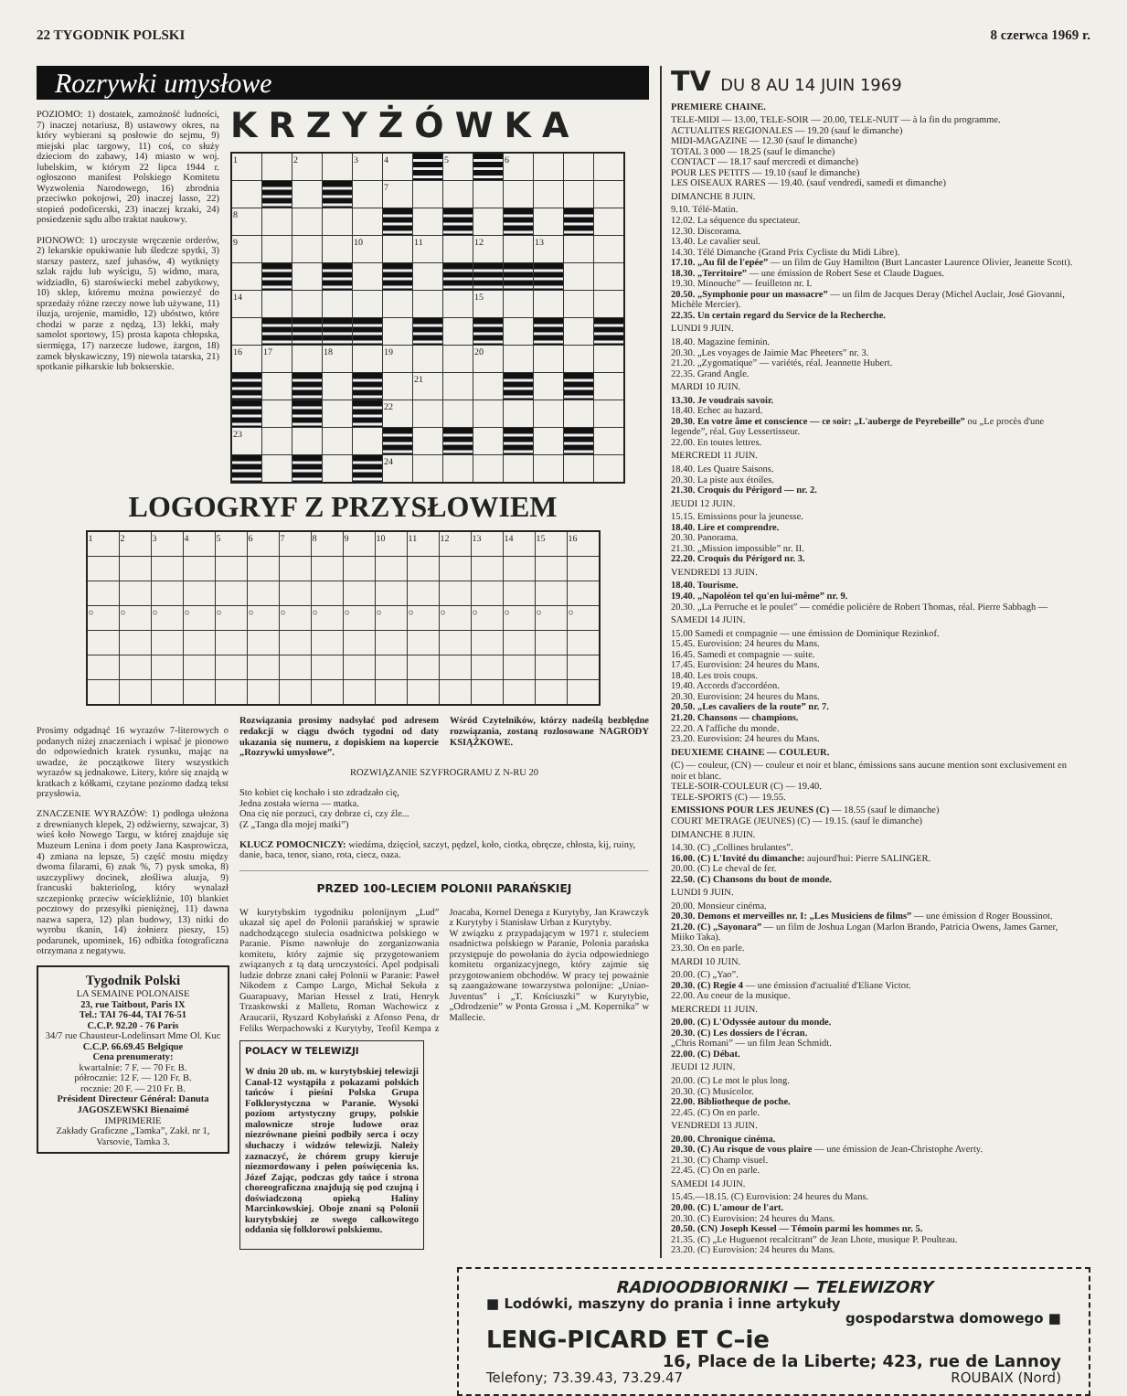22 TYGODNIK POLSKI 8 czerwca 1969 r.
Rozrywki umysłowe
POZIOMO: 1) dostatek, zamożność ludności, 7) inaczej notariusz, 8) ustawowy okres, na który wybierani są posłowie do sejmu, 9) miejski plac targowy, 11) coś, co służy dzieciom do zabawy, 14) miasto w woj. lubelskim, w którym 22 lipca 1944 r. ogłoszono manifest Polskiego Komitetu Wyzwolenia Narodowego, 16) zbrodnia przeciwko pokojowi, 20) inaczej lasso, 22) stopień podoficerski, 23) inaczej krzaki, 24) posiedzenie sądu albo traktat naukowy.
PIONOWO: 1) uroczyste wręczenie orderów, 2) lekarskie opukiwanie lub śledcze spytki, 3) starszy pasterz, szef juhasów, 4) wytknięty szlak rajdu lub wyścigu, 5) widmo, mara, widziadło, 6) staroświecki mebel zabytkowy, 10) sklep, któremu można powierzyć do sprzedaży różne rzeczy nowe lub używane, 11) iluzja, urojenie, mamidło, 12) ubóstwo, które chodzi w parze z nędzą, 13) lekki, mały samolot sportowy, 15) prosta kapota chłopska, siermięga, 17) narzecze ludowe, żargon, 18) zamek błyskawiczny, 19) niewola tatarska, 21) spotkanie piłkarskie lub bokserskie.
KRZYŻÓWKA
| 1 | | 2 | | 3 | 4 | | 5 | | 6 | | | |
| | | | | | 7 | | | | | | | |
| 8 | | | | | | | | | | | | |
| 9 | | | | 10 | | 11 | | 12 | | 13 | | |
| 14 | | | | | | | | 15 | | | | |
| 16 | 17 | | 18 | | 19 | | | 20 | | | | |
| | | | | | | 21 | | | | | | |
| | | | | | 22 | | | | | | | |
| 23 | | | | | | | | | | | | |
| | | | | | 24 | | | | | | | |
LOGOGRYF Z PRZYSŁOWIEM
| 1 | 2 | 3 | 4 | 5 | 6 | 7 | 8 | 9 | 10 | 11 | 12 | 13 | 14 | 15 | 16 |
| ○ | ○ | ○ | ○ | ○ | ○ | ○ | ○ | ○ | ○ | ○ | ○ | ○ | ○ | ○ | ○ |
Prosimy odgadnąć 16 wyrazów 7-literowych o podanych niżej znaczeniach i wpisać je pionowo do odpowiednich kratek rysunku, mając na uwadze, że początkowe litery wszystkich wyrazów są jednakowe. Litery, które się znajdą w kratkach z kółkami, czytane poziomo dadzą tekst przysłowia.
ZNACZENIE WYRAZÓW: 1) podłoga ułożona z drewnianych klepek, 2) odźwierny, szwajcar, 3) wieś koło Nowego Targu, w której znajduje się Muzeum Lenina i dom poety Jana Kasprowicza, 4) zmiana na lepsze, 5) część mostu między dwoma filarami, 6) znak %, 7) pysk smoka, 8) uszczypliwy docinek, złośliwa aluzja, 9) francuski bakteriolog, który wynalazł szczepionkę przeciw wściekliźnie, 10) blankiet pocztowy do przesyłki pieniężnej, 11) dawna nazwa sapera, 12) plan budowy, 13) nitki do wyrobu tkanin, 14) żołnierz pieszy, 15) podarunek, upominek, 16) odbitka fotograficzna otrzymana z negatywu.
Tygodnik Polski
LA SEMAINE POLONAISE
23, rue Taitbout, Paris IX
Tel.: TAI 76-44, TAI 76-51
C.C.P. 92.20 - 76 Paris
34/7 rue Chausteur-Lodelinsart Mme Ol. Kuc
C.C.P. 66.69.45 Belgique
Cena prenumeraty:
kwartalnie: 7 F. — 70 Fr. B.
półrocznie: 12 F. — 120 Fr. B.
rocznie: 20 F. — 210 Fr. B.
Président Directeur Général: Danuta JAGOSZEWSKI Bienaimé
IMPRIMERIE
Zakłady Graficzne „Tamka”, Zakł. nr 1, Varsovie, Tamka 3.
Rozwiązania prosimy nadsyłać pod adresem redakcji w ciągu dwóch tygodni od daty ukazania się numeru, z dopiskiem na kopercie „Rozrywki umysłowe”. Wśród Czytelników, którzy nadeślą bezbłędne rozwiązania, zostaną rozlosowane NAGRODY KSIĄŻKOWE.
ROZWIĄZANIE SZYFROGRAMU Z N-RU 20
Sto kobiet cię kochało i sto zdradzało cię,
Jedna została wierna — matka.
Ona cię nie porzuci, czy dobrze ci, czy źle...
(Z „Tanga dla mojej matki”)
KLUCZ POMOCNICZY: wiedźma, dzięcioł, szczyt, pędzel, koło, ciotka, obręcze, chłosta, kij, ruiny, danie, baca, tenor, siano, rota, ciecz, oaza.
PRZED 100-LECIEM POLONII PARAŃSKIEJ
W kurytybskim tygodniku polonijnym „Lud” ukazał się apel do Polonii parańskiej w sprawie nadchodzącego stulecia osadnictwa polskiego w Paranie. Pismo nawołuje do zorganizowania komitetu, który zajmie się przygotowaniem związanych z tą datą uroczystości. Apel podpisali ludzie dobrze znani całej Polonii w Paranie: Paweł Nikodem z Campo Largo, Michał Sekuła z Guarapuavy, Marian Hessel z Irati, Henryk Trzaskowski z Malletu, Roman Wachowicz z Araucarii, Ryszard Kobyłański z Afonso Pena, dr Feliks Werpachowski z Kurytyby, Teofil Kempa z Joacaba, Kornel Denega z Kurytyby, Jan Krawczyk z Kurytyby i Stanisław Urban z Kurytyby.
W związku z przypadającym w 1971 r. stuleciem osadnictwa polskiego w Paranie, Polonia parańska przystępuje do powołania do życia odpowiedniego komitetu organizacyjnego, który zajmie się przygotowaniem obchodów. W pracy tej poważnie są zaangażowane towarzystwa polonijne: „Uniao-Juventus” i „T. Kościuszki” w Kurytybie, „Odrodzenie” w Ponta Grossa i „M. Kopernika” w Mallecie.
POLACY W TELEWIZJI
W dniu 20 ub. m. w kurytybskiej telewizji Canal-12 wystąpiła z pokazami polskich tańców i pieśni Polska Grupa Folklorystyczna w Paranie. Wysoki poziom artystyczny grupy, polskie malownicze stroje ludowe oraz niezrównane pieśni podbiły serca i oczy słuchaczy i widzów telewizji. Należy zaznaczyć, że chórem grupy kieruje niezmordowany i pełen poświęcenia ks. Józef Zając, podczas gdy tańce i strona choreograficzna znajdują się pod czujną i doświadczoną opieką Haliny Marcinkowskiej. Oboje znani są Polonii kurytybskiej ze swego całkowitego oddania się folklorowi polskiemu.
TV DU 8 AU 14 JUIN 1969
PREMIERE CHAINE.
TELE-MIDI — 13.00, TELE-SOIR — 20.00, TELE-NUIT — à la fin du programme.
ACTUALITES REGIONALES — 19.20 (sauf le dimanche)
MIDI-MAGAZINE — 12.30 (sauf le dimanche)
TOTAL 3 000 — 18.25 (sauf le dimanche)
CONTACT — 18.17 sauf mercredi et dimanche)
POUR LES PETITS — 19.10 (sauf le dimanche)
LES OISEAUX RARES — 19.40. (sauf vendredi, samedi et dimanche)
DIMANCHE 8 JUIN.
9.10. Télé-Matin.
12.02. La séquence du spectateur.
12.30. Discorama.
13.40. Le cavalier seul.
14.30. Télé Dimanche (Grand Prix Cycliste du Midi Libre).
17.10. „Au fil de l'epée” — un film de Guy Hamilton (Burt Lancaster Laurence Olivier, Jeanette Scott).
18.30. „Territoire” — une émission de Robert Sese et Claude Dagues.
19.30. Minouche” — feuilleton nr. I.
20.50. „Symphonie pour un massacre” — un film de Jacques Deray (Michel Auclair, José Giovanni, Michèle Mercier).
22.35. Un certain regard du Service de la Recherche.
LUNDI 9 JUIN.
18.40. Magazine feminin.
20.30. „Les voyages de Jaimie Mac Pheeters” nr. 3.
21.20. „Zygomatique” — variétés, réal. Jeannette Hubert.
22.35. Grand Angle.
MARDI 10 JUIN.
13.30. Je voudrais savoir.
18.40. Echec au hazard.
20.30. En votre âme et conscience — ce soir: „L'auberge de Peyrebeille” ou „Le procès d'une legende”, réal. Guy Lessertisseur.
22.00. En toutes lettres.
MERCREDI 11 JUIN.
18.40. Les Quatre Saisons.
20.30. La piste aux étoiles.
21.30. Croquis du Périgord — nr. 2.
JEUDI 12 JUIN.
15.15. Emissions pour la jeunesse.
18.40. Lire et comprendre.
20.30. Panorama.
21.30. „Mission impossible” nr. II.
22.20. Croquis du Périgord nr. 3.
VENDREDI 13 JUIN.
18.40. Tourisme.
19.40. „Napoléon tel qu'en lui-même” nr. 9.
20.30. „La Perruche et le poulet” — comédie policière de Robert Thomas, réal. Pierre Sabbagh —
SAMEDI 14 JUIN.
15.00 Samedi et compagnie — une émission de Dominique Rezinkof.
15.45. Eurovision: 24 heures du Mans.
16.45. Samedi et compagnie — suite.
17.45. Eurovision: 24 heures du Mans.
18.40. Les trois coups.
19.40. Accords d'accordéon.
20.30. Eurovision: 24 heures du Mans.
20.50. „Les cavaliers de la route” nr. 7.
21.20. Chansons — champions.
22.20. A l'affiche du monde.
23.20. Eurovision: 24 heures du Mans.
DEUXIEME CHAINE — COULEUR.
(C) — couleur, (CN) — couleur et noir et blanc, émissions sans aucune mention sont exclusivement en noir et blanc.
TELE-SOIR-COULEUR (C) — 19.40.
TELE-SPORTS (C) — 19.55.
EMISSIONS POUR LES JEUNES (C) — 18.55 (sauf le dimanche)
COURT METRAGE (JEUNES) (C) — 19.15. (sauf le dimanche)
DIMANCHE 8 JUIN.
14.30. (C) „Collines brulantes”.
16.00. (C) L'Invité du dimanche: aujourd'hui: Pierre SALINGER.
20.00. (C) Le cheval de fer.
22.50. (C) Chansons du bout de monde.
LUNDI 9 JUIN.
20.00. Monsieur cinéma.
20.30. Demons et merveilles nr. I: „Les Musiciens de films” — une émission d Roger Boussinot.
21.20. (C) „Sayonara” — un film de Joshua Logan (Marlon Brando, Patricia Owens, James Garner, Miiko Taka).
23.30. On en parle.
MARDI 10 JUIN.
20.00. (C) „Yao”.
20.30. (C) Regie 4 — une émission d'actualité d'Eliane Victor.
22.00. Au coeur de la musique.
MERCREDI 11 JUIN.
20.00. (C) L'Odyssée autour du monde.
20.30. (C) Les dossiers de l'écran.
„Chris Romani” — un film Jean Schmidt.
22.00. (C) Débat.
JEUDI 12 JUIN.
20.00. (C) Le mot le plus long.
20.30. (C) Musicolor.
22.00. Bibliotheque de poche.
22.45. (C) On en parle.
VENDREDI 13 JUIN.
20.00. Chronique cinéma.
20.30. (C) Au risque de vous plaire — une émission de Jean-Christophe Averty.
21.30. (C) Champ visuel.
22.45. (C) On en parle.
SAMEDI 14 JUIN.
15.45.—18.15. (C) Eurovision: 24 heures du Mans.
20.00. (C) L'amour de l'art.
20.30. (C) Eurovision: 24 heures du Mans.
20.50. (CN) Joseph Kessel — Témoin parmi les hommes nr. 5.
21.35. (C) „Le Huguenot recalcitrant” de Jean Lhote, musique P. Poulteau.
23.20. (C) Eurovision: 24 heures du Mans.
RADIOODBIORNIKI — TELEWIZORY
■ Lodówki, maszyny do prania i inne artykuły
gospodarstwa domowego ■
LENG-PICARD ET C–ie
16, Place de la Liberte; 423, rue de Lannoy
Telefony; 73.39.43, 73.29.47 ROUBAIX (Nord)